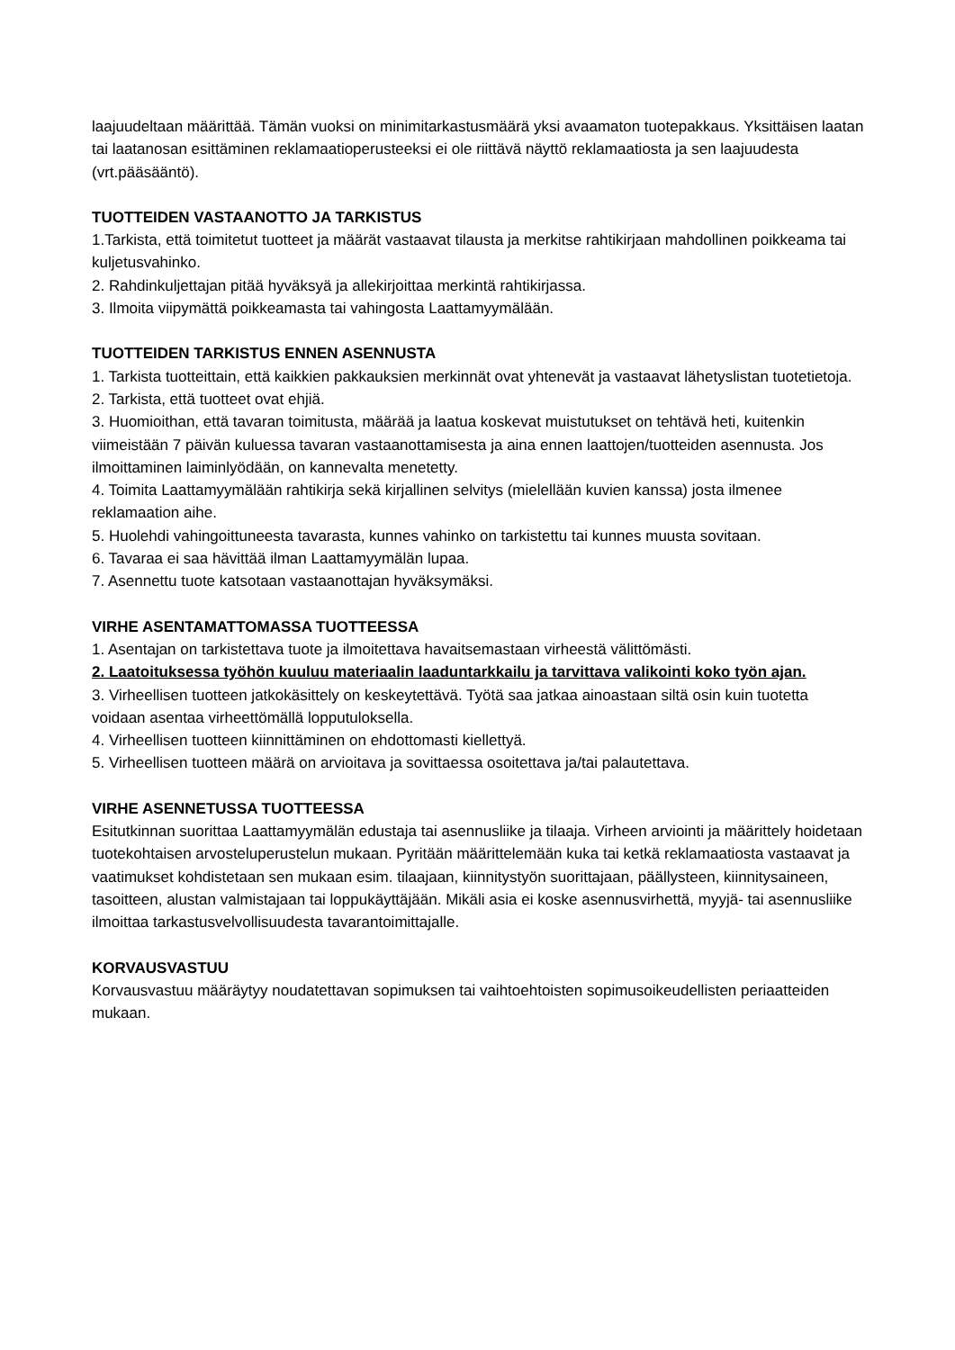laajuudeltaan määrittää. Tämän vuoksi on minimitarkastusmäärä yksi avaamaton tuotepakkaus. Yksittäisen laatan tai laatanosan esittäminen reklamaatioperusteeksi ei ole riittävä näyttö reklamaatiosta ja sen laajuudesta (vrt.pääsääntö).
TUOTTEIDEN VASTAANOTTO JA TARKISTUS
1.Tarkista, että toimitetut tuotteet ja määrät vastaavat tilausta ja merkitse rahtikirjaan mahdollinen poikkeama tai kuljetusvahinko.
2. Rahdinkuljettajan pitää hyväksyä ja allekirjoittaa merkintä rahtikirjassa.
3. Ilmoita viipymättä poikkeamasta tai vahingosta Laattamyymälään.
TUOTTEIDEN TARKISTUS ENNEN ASENNUSTA
1. Tarkista tuotteittain, että kaikkien pakkauksien merkinnät ovat yhtenevät ja vastaavat lähetyslistan tuotetietoja.
2. Tarkista, että tuotteet ovat ehjiä.
3. Huomioithan, että tavaran toimitusta, määrää ja laatua koskevat muistutukset on tehtävä heti, kuitenkin viimeistään 7 päivän kuluessa tavaran vastaanottamisesta ja aina ennen laattojen/tuotteiden asennusta. Jos ilmoittaminen laiminlyödään, on kannevalta menetetty.
4. Toimita Laattamyymälään rahtikirja sekä kirjallinen selvitys (mielellään kuvien kanssa) josta ilmenee reklamaation aihe.
5. Huolehdi vahingoittuneesta tavarasta, kunnes vahinko on tarkistettu tai kunnes muusta sovitaan.
6. Tavaraa ei saa hävittää ilman Laattamyymälän lupaa.
7. Asennettu tuote katsotaan vastaanottajan hyväksymäksi.
VIRHE ASENTAMATTOMASSA TUOTTEESSA
1. Asentajan on tarkistettava tuote ja ilmoitettava havaitsemastaan virheestä välittömästi.
2. Laatoituksessa työhön kuuluu materiaalin laaduntarkkailu ja tarvittava valikointi koko työn ajan.
3. Virheellisen tuotteen jatkokäsittely on keskeytettävä. Työtä saa jatkaa ainoastaan siltä osin kuin tuotetta voidaan asentaa virheettömällä lopputuloksella.
4. Virheellisen tuotteen kiinnittäminen on ehdottomasti kiellettyä.
5. Virheellisen tuotteen määrä on arvioitava ja sovittaessa osoitettava ja/tai palautettava.
VIRHE ASENNETUSSA TUOTTEESSA
Esitutkinnan suorittaa Laattamyymälän edustaja tai asennusliike ja tilaaja. Virheen arviointi ja määrittely hoidetaan tuotekohtaisen arvosteluperustelun mukaan. Pyritään määrittelemään kuka tai ketkä reklamaatiosta vastaavat ja vaatimukset kohdistetaan sen mukaan esim. tilaajaan, kiinnitystyön suorittajaan, päällysteen, kiinnitysaineen, tasoitteen, alustan valmistajaan tai loppukäyttäjään. Mikäli asia ei koske asennusvirhettä, myyjä- tai asennusliike ilmoittaa tarkastusvelvollisuudesta tavarantoimittajalle.
KORVAUSVASTUU
Korvausvastuu määräytyy noudatettavan sopimuksen tai vaihtoehtoisten sopimusoikeudellisten periaatteiden mukaan.